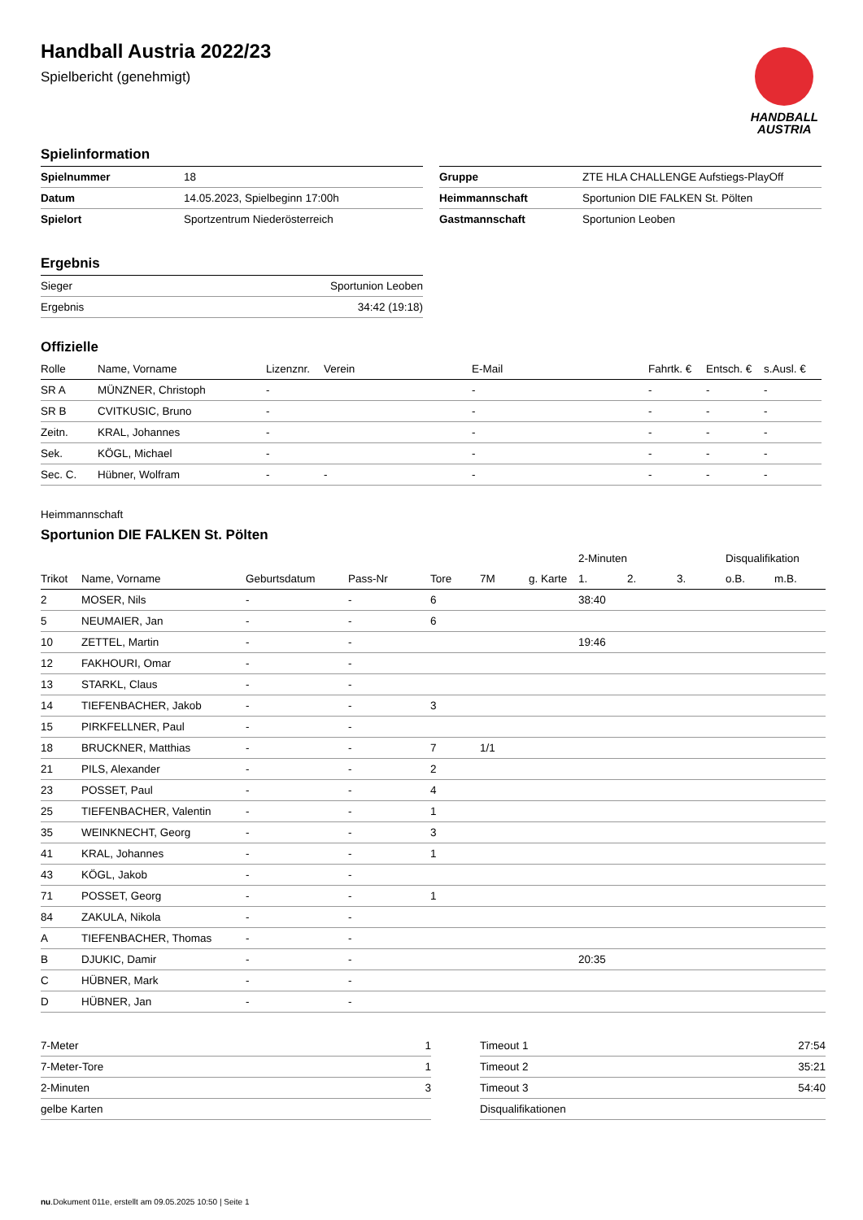Handball Austria 2022/23
Spielbericht (genehmigt)
HANDBALL
AUSTRIA
Spielinformation
| Spielnummer | 18 |
| Datum | 14.05.2023, Spielbeginn 17:00h |
| Spielort | Sportzentrum Niederösterreich |
| Gruppe | ZTE HLA CHALLENGE Aufstiegs-PlayOff |
| Heimmannschaft | Sportunion DIE FALKEN St. Pölten |
| Gastmannschaft | Sportunion Leoben |
Ergebnis
| Sieger | Sportunion Leoben |
| Ergebnis | 34:42 (19:18) |
Offizielle
| Rolle | Name, Vorname | Lizenznr. | Verein | E-Mail | Fahrtk. € | Entsch. € | s.Ausl. € |
| --- | --- | --- | --- | --- | --- | --- | --- |
| SR A | MÜNZNER, Christoph | - | | - | - | - | - |
| SR B | CVITKUSIC, Bruno | - | | - | - | - | - |
| Zeitn. | KRAL, Johannes | - | | - | - | - | - |
| Sek. | KÖGL, Michael | - | | - | - | - | - |
| Sec. C. | Hübner, Wolfram | - | - | - | - | - | - |
Heimmannschaft
Sportunion DIE FALKEN St. Pölten
| | | | | | | | 2-Minuten | | | Disqualifikation | |
| Trikot | Name, Vorname | Geburtsdatum | Pass-Nr | Tore | 7M | g. Karte | 1. | 2. | 3. | o.B. | m.B. |
| 2 | MOSER, Nils | - | - | 6 | | | 38:40 | | | | |
| 5 | NEUMAIER, Jan | - | - | 6 | | | | | | | |
| 10 | ZETTEL, Martin | - | - | | | | 19:46 | | | | |
| 12 | FAKHOURI, Omar | - | - | | | | | | | | |
| 13 | STARKL, Claus | - | - | | | | | | | | |
| 14 | TIEFENBACHER, Jakob | - | - | 3 | | | | | | | |
| 15 | PIRKFELLNER, Paul | - | - | | | | | | | | |
| 18 | BRUCKNER, Matthias | - | - | 7 | 1/1 | | | | | | |
| 21 | PILS, Alexander | - | - | 2 | | | | | | | |
| 23 | POSSET, Paul | - | - | 4 | | | | | | | |
| 25 | TIEFENBACHER, Valentin | - | - | 1 | | | | | | | |
| 35 | WEINKNECHT, Georg | - | - | 3 | | | | | | | |
| 41 | KRAL, Johannes | - | - | 1 | | | | | | | |
| 43 | KÖGL, Jakob | - | - | | | | | | | | |
| 71 | POSSET, Georg | - | - | 1 | | | | | | | |
| 84 | ZAKULA, Nikola | - | - | | | | | | | | |
| A | TIEFENBACHER, Thomas | - | - | | | | | | | | |
| B | DJUKIC, Damir | - | - | | | | 20:35 | | | | |
| C | HÜBNER, Mark | - | - | | | | | | | | |
| D | HÜBNER, Jan | - | - | | | | | | | | |
| 7-Meter | 1 |
| 7-Meter-Tore | 1 |
| 2-Minuten | 3 |
| gelbe Karten | |
| Timeout 1 | 27:54 |
| Timeout 2 | 35:21 |
| Timeout 3 | 54:40 |
| Disqualifikationen | |
nu.Dokument 011e, erstellt am 09.05.2025 10:50 | Seite 1